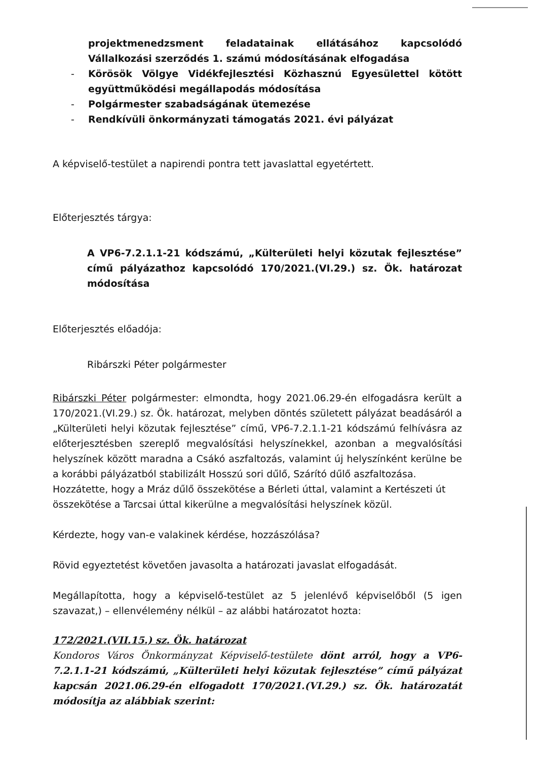projektmenedzsment feladatainak ellátásához kapcsolódó Vállalkozási szerződés 1. számú módosításának elfogadása
- Körösök Völgye Vidékfejlesztési Közhasznú Egyesülettel kötött együttműködési megállapodás módosítása
- Polgármester szabadságának ütemezése
- Rendkívüli önkormányzati támogatás 2021. évi pályázat
A képviselő-testület a napirendi pontra tett javaslattal egyetértett.
Előterjesztés tárgya:
A VP6-7.2.1.1-21 kódszámú, „Külterületi helyi közutak fejlesztése” című pályázathoz kapcsolódó 170/2021.(VI.29.) sz. Ök. határozat módosítása
Előterjesztés előadója:
Ribárszki Péter polgármester
Ribárszki Péter polgármester: elmondta, hogy 2021.06.29-én elfogadásra került a 170/2021.(VI.29.) sz. Ök. határozat, melyben döntés született pályázat beadásáról a „Külterületi helyi közutak fejlesztése” című, VP6-7.2.1.1-21 kódszámú felhívásra az előterjesztésben szereplő megvalósítási helyszínekkel, azonban a megvalósítási helyszínek között maradna a Csákó aszfaltozás, valamint új helyszínként kerülne be a korábbi pályázatból stabilizált Hosszú sori dűlő, Szárító dűlő aszfaltozása.
Hozzátette, hogy a Mráz dűlő összekötése a Bérleti úttal, valamint a Kertészeti út összekötése a Tarcsai úttal kikerülne a megvalósítási helyszínek közül.
Kérdezte, hogy van-e valakinek kérdése, hozzászólása?
Rövid egyeztetést követően javasolta a határozati javaslat elfogadását.
Megállapította, hogy a képviselő-testület az 5 jelenlévő képviselőből (5 igen szavazat,) – ellenvélemény nélkül – az alábbi határozatot hozta:
172/2021.(VII.15.) sz. Ök. határozat
Kondoros Város Önkormányzat Képviselő-testülete dönt arról, hogy a VP6-7.2.1.1-21 kódszámú, „Külterületi helyi közutak fejlesztése” című pályázat kapcsán 2021.06.29-én elfogadott 170/2021.(VI.29.) sz. Ök. határozatát módosítja az alábbiak szerint: